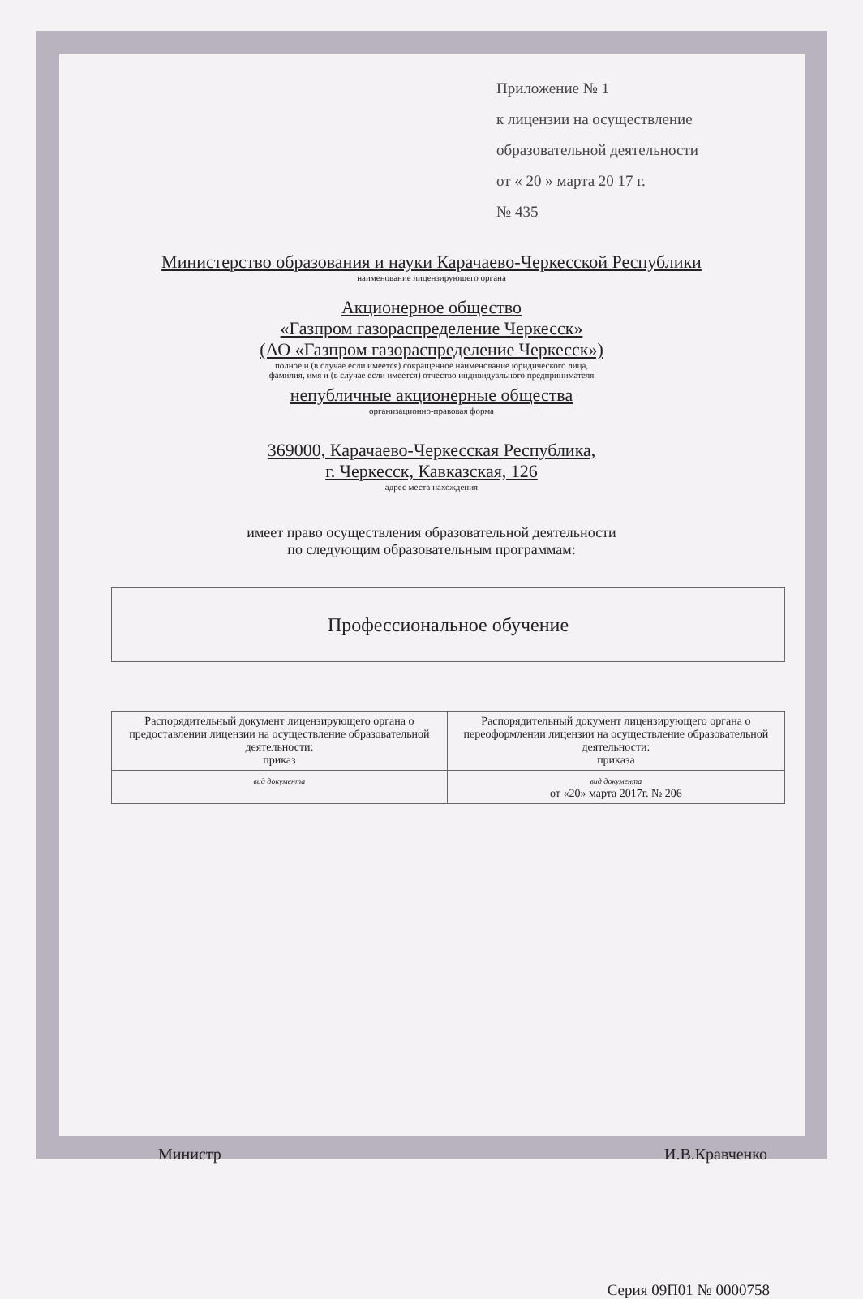Приложение № 1
к лицензии на осуществление
образовательной деятельности
от « 20 » марта 20 17 г.
№ 435
Министерство образования и науки Карачаево-Черкесской Республики
наименование лицензирующего органа
Акционерное общество
«Газпром газораспределение Черкесск»
(АО «Газпром газораспределение Черкесск»)
полное и (в случае если имеется) сокращенное наименование юридического лица,
фамилия, имя и (в случае если имеется) отчество индивидуального предпринимателя
непубличные акционерные общества
организационно-правовая форма
369000, Карачаево-Черкесская Республика,
г. Черкесск, Кавказская, 126
адрес места нахождения
имеет право осуществления образовательной деятельности
по следующим образовательным программам:
Профессиональное обучение
| Распорядительный документ лицензирующего органа о предоставлении лицензии на осуществление образовательной деятельности: приказ | Распорядительный документ лицензирующего органа о переоформлении лицензии на осуществление образовательной деятельности: приказа |
| вид документа | вид документа от «20» марта 2017г. № 206 |
Министр И.В.Кравченко
Серия 09П01 № 0000758